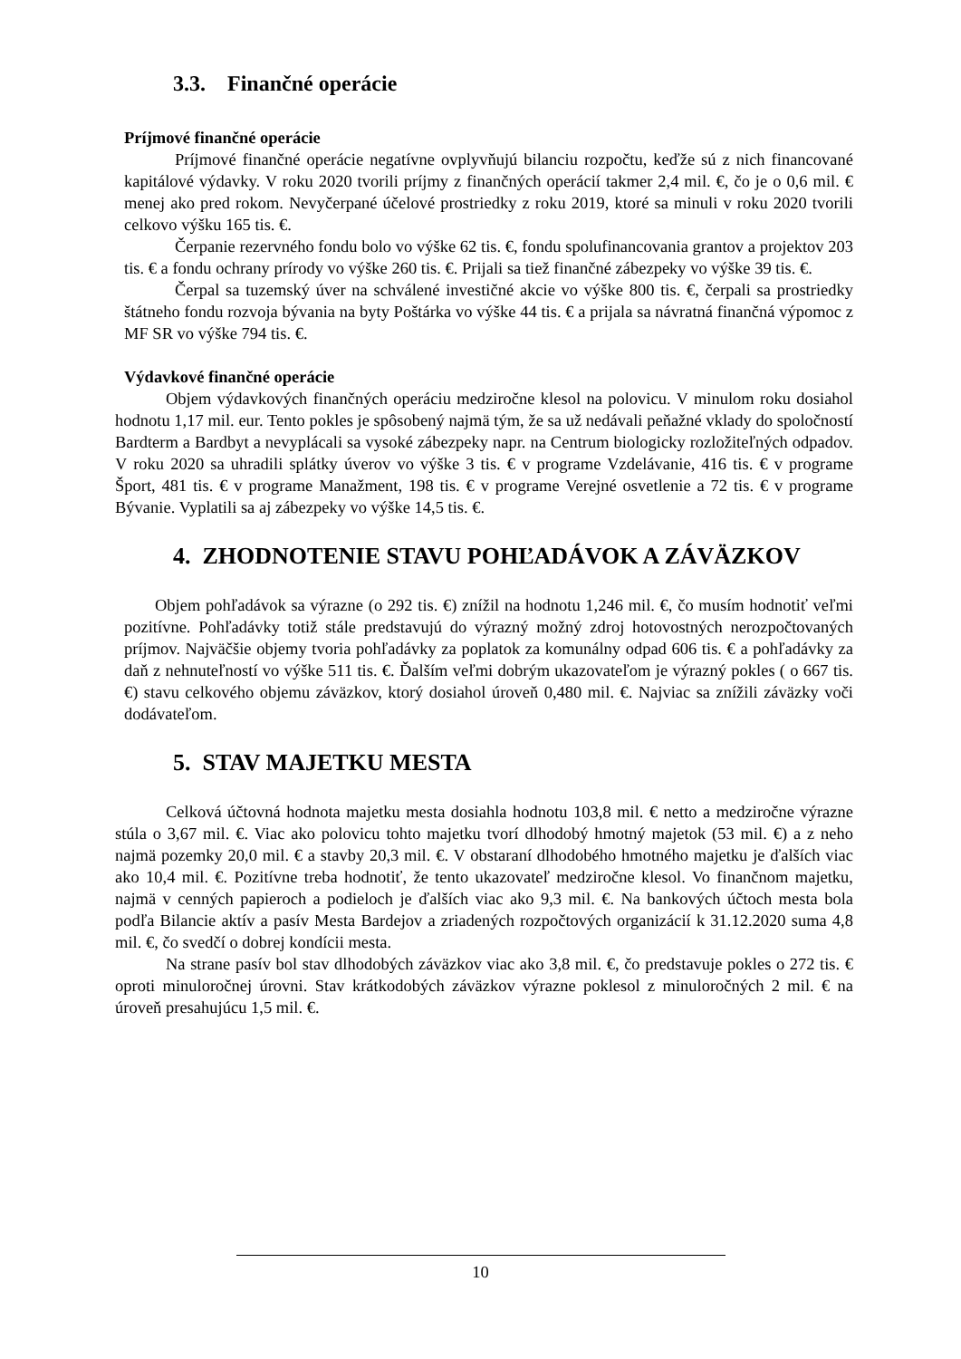3.3. Finančné operácie
Príjmové finančné operácie
Príjmové finančné operácie negatívne ovplyvňujú bilanciu rozpočtu, keďže sú z nich financované kapitálové výdavky. V roku 2020 tvorili príjmy z finančných operácií takmer 2,4 mil. €, čo je o 0,6 mil. € menej ako pred rokom. Nevyčerpané účelové prostriedky z roku 2019, ktoré sa minuli v roku 2020 tvorili celkovo výšku 165 tis. €.
Čerpanie rezervného fondu bolo vo výške 62 tis. €, fondu spolufinancovania grantov a projektov 203 tis. € a fondu ochrany prírody vo výške 260 tis. €. Prijali sa tiež finančné zábezpeky vo výške 39 tis. €.
Čerpal sa tuzemský úver na schválené investičné akcie vo výške 800 tis. €, čerpali sa prostriedky štátneho fondu rozvoja bývania na byty Poštárka vo výške 44 tis. € a prijala sa návratná finančná výpomoc z MF SR vo výške 794 tis. €.
Výdavkové finančné operácie
Objem výdavkových finančných operáciu medziročne klesol na polovicu. V minulom roku dosiahol hodnotu 1,17 mil. eur. Tento pokles je spôsobený najmä tým, že sa už nedávali peňažné vklady do spoločností Bardterm a Bardbyt a nevyplácali sa vysoké zábezpeky napr. na Centrum biologicky rozložiteľných odpadov. V roku 2020 sa uhradili splátky úverov vo výške 3 tis. € v programe Vzdelávanie, 416 tis. € v programe Šport, 481 tis. € v programe Manažment, 198 tis. € v programe Verejné osvetlenie a 72 tis. € v programe Bývanie. Vyplatili sa aj zábezpeky vo výške 14,5 tis. €.
4. ZHODNOTENIE STAVU POHĽADÁVOK A ZÁVÄZKOV
Objem pohľadávok sa výrazne (o 292 tis. €) znížil na hodnotu 1,246 mil. €, čo musím hodnotiť veľmi pozitívne. Pohľadávky totiž stále predstavujú do výrazný možný zdroj hotovostných nerozpočtovaných príjmov. Najväčšie objemy tvoria pohľadávky za poplatok za komunálny odpad 606 tis. € a pohľadávky za daň z nehnuteľností vo výške 511 tis. €. Ďalším veľmi dobrým ukazovateľom je výrazný pokles ( o 667 tis. €) stavu celkového objemu záväzkov, ktorý dosiahol úroveň 0,480 mil. €. Najviac sa znížili záväzky voči dodávateľom.
5. STAV MAJETKU MESTA
Celková účtovná hodnota majetku mesta dosiahla hodnotu 103,8 mil. € netto a medziročne výrazne stúla o 3,67 mil. €. Viac ako polovicu tohto majetku tvorí dlhodobý hmotný majetok (53 mil. €) a z neho najmä pozemky 20,0 mil. € a stavby 20,3 mil. €. V obstaraní dlhodobého hmotného majetku je ďalších viac ako 10,4 mil. €. Pozitívne treba hodnotiť, že tento ukazovateľ medziročne klesol. Vo finančnom majetku, najmä v cenných papieroch a podieloch je ďalších viac ako 9,3 mil. €. Na bankových účtoch mesta bola podľa Bilancie aktív a pasív Mesta Bardejov a zriadených rozpočtových organizácií k 31.12.2020 suma 4,8 mil. €, čo svedčí o dobrej kondícii mesta.
Na strane pasív bol stav dlhodobých záväzkov viac ako 3,8 mil. €, čo predstavuje pokles o 272 tis. € oproti minuloročnej úrovni. Stav krátkodobých záväzkov výrazne poklesol z minuloročných 2 mil. € na úroveň presahujúcu 1,5 mil. €.
10